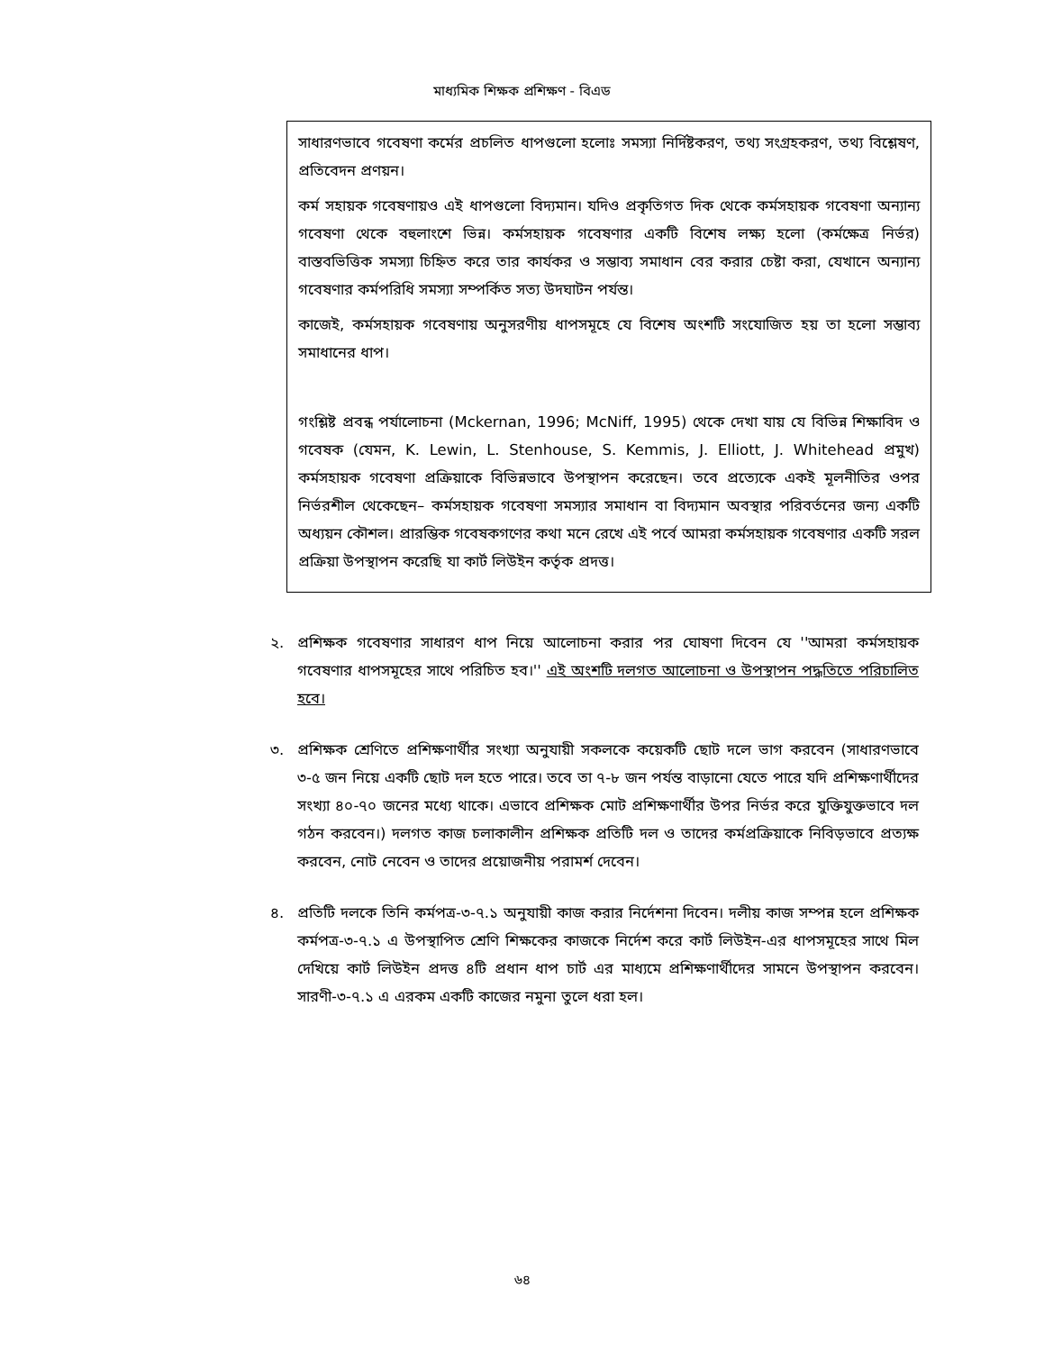মাধ্যমিক শিক্ষক প্রশিক্ষণ - বিএড
সাধারণভাবে গবেষণা কর্মের প্রচলিত ধাপগুলো হলোঃ সমস্যা নির্দিষ্টকরণ, তথ্য সংগ্রহকরণ, তথ্য বিশ্লেষণ, প্রতিবেদন প্রণয়ন।
কর্ম সহায়ক গবেষণায়ও এই ধাপগুলো বিদ্যমান। যদিও প্রকৃতিগত দিক থেকে কর্মসহায়ক গবেষণা অন্যান্য গবেষণা থেকে বহুলাংশে ভিন্ন। কর্মসহায়ক গবেষণার একটি বিশেষ লক্ষ্য হলো (কর্মক্ষেত্র নির্ভর) বাস্তবভিত্তিক সমস্যা চিহ্নিত করে তার কার্যকর ও সম্ভাব্য সমাধান বের করার চেষ্টা করা, যেখানে অন্যান্য গবেষণার কর্মপরিধি সমস্যা সম্পর্কিত সত্য উদঘাটন পর্যন্ত।
কাজেই, কর্মসহায়ক গবেষণায় অনুসরণীয় ধাপসমূহে যে বিশেষ অংশটি সংযোজিত হয় তা হলো সম্ভাব্য সমাধানের ধাপ।
গংশ্লিষ্ট প্রবন্ধ পর্যালোচনা (Mckernan, 1996; McNiff, 1995) থেকে দেখা যায় যে বিভিন্ন শিক্ষাবিদ ও গবেষক (যেমন, K. Lewin, L. Stenhouse, S. Kemmis, J. Elliott, J. Whitehead প্রমুখ) কর্মসহায়ক গবেষণা প্রক্রিয়াকে বিভিন্নভাবে উপস্থাপন করেছেন। তবে প্রত্যেকে একই মূলনীতির ওপর নির্ভরশীল থেকেছেন– কর্মসহায়ক গবেষণা সমস্যার সমাধান বা বিদ্যমান অবস্থার পরিবর্তনের জন্য একটি অধ্যয়ন কৌশল। প্রারম্ভিক গবেষকগণের কথা মনে রেখে এই পর্বে আমরা কর্মসহায়ক গবেষণার একটি সরল প্রক্রিয়া উপস্থাপন করেছি যা কার্ট লিউইন কর্তৃক প্রদত্ত।
২. প্রশিক্ষক গবেষণার সাধারণ ধাপ নিয়ে আলোচনা করার পর ঘোষণা দিবেন যে ''আমরা কর্মসহায়ক গবেষণার ধাপসমূহের সাথে পরিচিত হব।'' এই অংশটি দলগত আলোচনা ও উপস্থাপন পদ্ধতিতে পরিচালিত হবে।
৩. প্রশিক্ষক শ্রেণিতে প্রশিক্ষণার্থীর সংখ্যা অনুযায়ী সকলকে কয়েকটি ছোট দলে ভাগ করবেন (সাধারণভাবে ৩-৫ জন নিয়ে একটি ছোট দল হতে পারে। তবে তা ৭-৮ জন পর্যন্ত বাড়ানো যেতে পারে যদি প্রশিক্ষণার্থীদের সংখ্যা ৪০-৭০ জনের মধ্যে থাকে। এভাবে প্রশিক্ষক মোট প্রশিক্ষণার্থীর উপর নির্ভর করে যুক্তিযুক্তভাবে দল গঠন করবেন।) দলগত কাজ চলাকালীন প্রশিক্ষক প্রতিটি দল ও তাদের কর্মপ্রক্রিয়াকে নিবিড়ভাবে প্রত্যক্ষ করবেন, নোট নেবেন ও তাদের প্রয়োজনীয় পরামর্শ দেবেন।
৪. প্রতিটি দলকে তিনি কর্মপত্র-৩-৭.১ অনুযায়ী কাজ করার নির্দেশনা দিবেন। দলীয় কাজ সম্পন্ন হলে প্রশিক্ষক কর্মপত্র-৩-৭.১ এ উপস্থাপিত শ্রেণি শিক্ষকের কাজকে নির্দেশ করে কার্ট লিউইন-এর ধাপসমূহের সাথে মিল দেখিয়ে কার্ট লিউইন প্রদত্ত ৪টি প্রধান ধাপ চার্ট এর মাধ্যমে প্রশিক্ষণার্থীদের সামনে উপস্থাপন করবেন। সারণী-৩-৭.১ এ এরকম একটি কাজের নমুনা তুলে ধরা হল।
৬৪